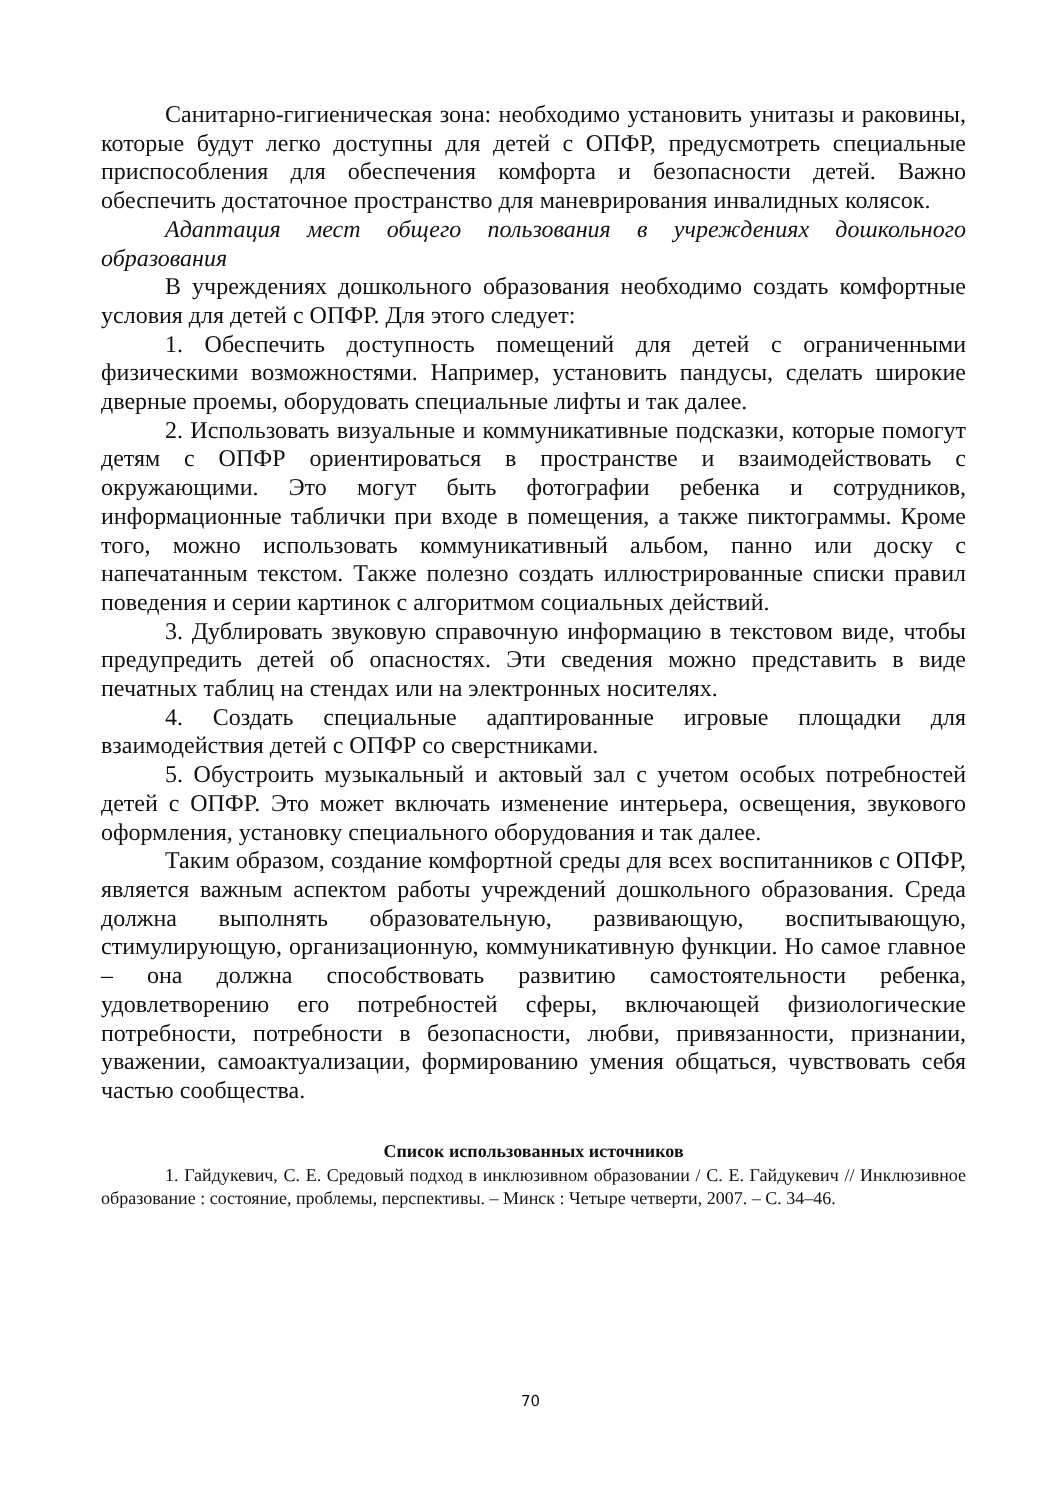Санитарно-гигиеническая зона: необходимо установить унитазы и раковины, которые будут легко доступны для детей с ОПФР, предусмотреть специальные приспособления для обеспечения комфорта и безопасности детей. Важно обеспечить достаточное пространство для маневрирования инвалидных колясок.
Адаптация мест общего пользования в учреждениях дошкольного образования
В учреждениях дошкольного образования необходимо создать комфортные условия для детей с ОПФР. Для этого следует:
1. Обеспечить доступность помещений для детей с ограниченными физическими возможностями. Например, установить пандусы, сделать широкие дверные проемы, оборудовать специальные лифты и так далее.
2. Использовать визуальные и коммуникативные подсказки, которые помогут детям с ОПФР ориентироваться в пространстве и взаимодействовать с окружающими. Это могут быть фотографии ребенка и сотрудников, информационные таблички при входе в помещения, а также пиктограммы. Кроме того, можно использовать коммуникативный альбом, панно или доску с напечатанным текстом. Также полезно создать иллюстрированные списки правил поведения и серии картинок с алгоритмом социальных действий.
3. Дублировать звуковую справочную информацию в текстовом виде, чтобы предупредить детей об опасностях. Эти сведения можно представить в виде печатных таблиц на стендах или на электронных носителях.
4. Создать специальные адаптированные игровые площадки для взаимодействия детей с ОПФР со сверстниками.
5. Обустроить музыкальный и актовый зал с учетом особых потребностей детей с ОПФР. Это может включать изменение интерьера, освещения, звукового оформления, установку специального оборудования и так далее.
Таким образом, создание комфортной среды для всех воспитанников с ОПФР, является важным аспектом работы учреждений дошкольного образования. Среда должна выполнять образовательную, развивающую, воспитывающую, стимулирующую, организационную, коммуникативную функции. Но самое главное – она должна способствовать развитию самостоятельности ребенка, удовлетворению его потребностей сферы, включающей физиологические потребности, потребности в безопасности, любви, привязанности, признании, уважении, самоактуализации, формированию умения общаться, чувствовать себя частью сообщества.
Список использованных источников
1. Гайдукевич, С. Е. Средовый подход в инклюзивном образовании / С. Е. Гайдукевич // Инклюзивное образование : состояние, проблемы, перспективы. – Минск : Четыре четверти, 2007. – С. 34–46.
70